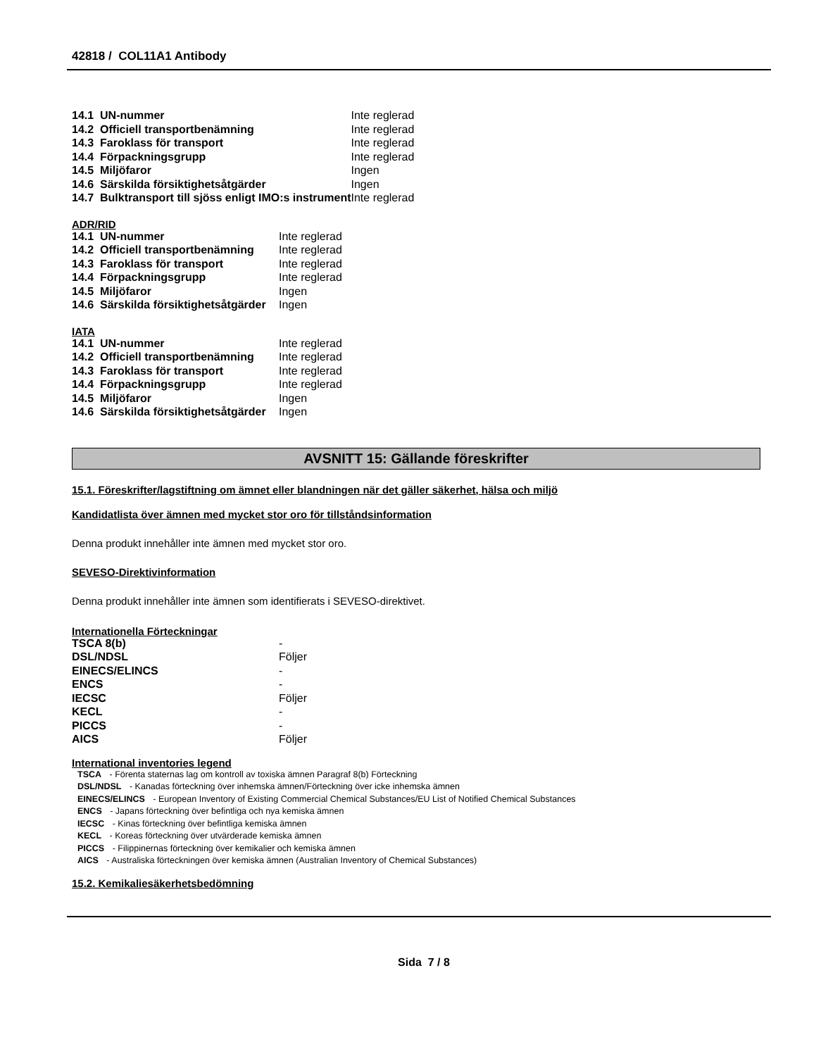42818 / COL11A1 Antibody
| 14.1 UN-nummer | Inte reglerad |
| 14.2 Officiell transportbenämning | Inte reglerad |
| 14.3 Faroklass för transport | Inte reglerad |
| 14.4 Förpackningsgrupp | Inte reglerad |
| 14.5 Miljöfaror | Ingen |
| 14.6 Särskilda försiktighetsåtgärder | Ingen |
| 14.7 Bulktransport till sjöss enligt IMO:s instrument | Inte reglerad |
ADR/RID
| 14.1 UN-nummer | Inte reglerad |
| 14.2 Officiell transportbenämning | Inte reglerad |
| 14.3 Faroklass för transport | Inte reglerad |
| 14.4 Förpackningsgrupp | Inte reglerad |
| 14.5 Miljöfaror | Ingen |
| 14.6 Särskilda försiktighetsåtgärder | Ingen |
IATA
| 14.1 UN-nummer | Inte reglerad |
| 14.2 Officiell transportbenämning | Inte reglerad |
| 14.3 Faroklass för transport | Inte reglerad |
| 14.4 Förpackningsgrupp | Inte reglerad |
| 14.5 Miljöfaror | Ingen |
| 14.6 Särskilda försiktighetsåtgärder | Ingen |
AVSNITT 15: Gällande föreskrifter
15.1. Föreskrifter/lagstiftning om ämnet eller blandningen när det gäller säkerhet, hälsa och miljö
Kandidatlista över ämnen med mycket stor oro för tillståndsinformation
Denna produkt innehåller inte ämnen med mycket stor oro.
SEVESO-Direktivinformation
Denna produkt innehåller inte ämnen som identifierats i SEVESO-direktivet.
Internationella Förteckningar
| TSCA 8(b) | - |
| DSL/NDSL | Följer |
| EINECS/ELINCS | - |
| ENCS | - |
| IECSC | Följer |
| KECL | - |
| PICCS | - |
| AICS | Följer |
International inventories legend
TSCA - Förenta staternas lag om kontroll av toxiska ämnen Paragraf 8(b) Förteckning
DSL/NDSL - Kanadas förteckning över inhemska ämnen/Förteckning över icke inhemska ämnen
EINECS/ELINCS - European Inventory of Existing Commercial Chemical Substances/EU List of Notified Chemical Substances
ENCS - Japans förteckning över befintliga och nya kemiska ämnen
IECSC - Kinas förteckning över befintliga kemiska ämnen
KECL - Koreas förteckning över utvärderade kemiska ämnen
PICCS - Filippinernas förteckning över kemikalier och kemiska ämnen
AICS - Australiska förteckningen över kemiska ämnen (Australian Inventory of Chemical Substances)
15.2. Kemikaliesäkerhetsbedömning
Sida 7 / 8